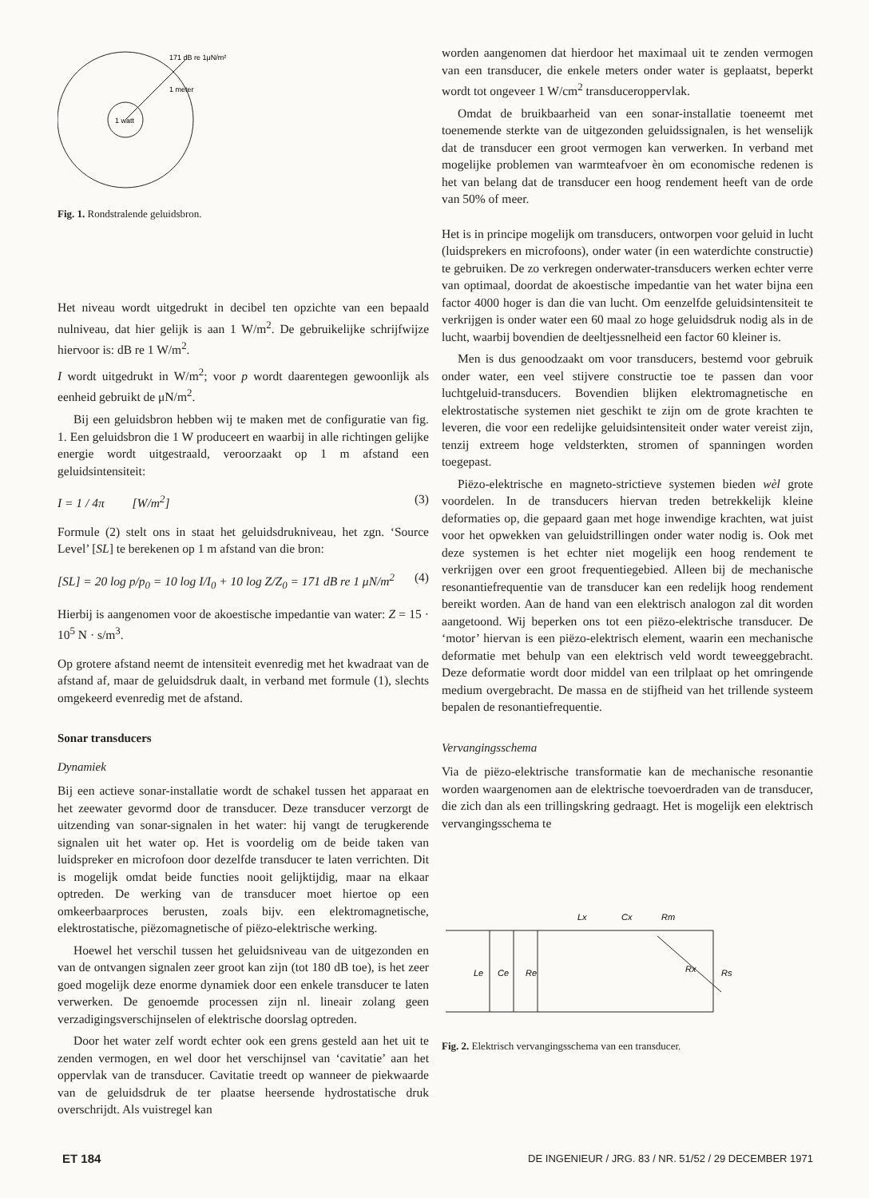1 watt
1 meter
171 dB re 1μN/m²
Fig. 1. Rondstralende geluidsbron.
Het niveau wordt uitgedrukt in decibel ten opzichte van een bepaald nulniveau, dat hier gelijk is aan 1 W/m<sup>2</sup>. De gebruikelijke schrijfwijze hiervoor is: dB re 1 W/m<sup>2</sup>.
I wordt uitgedrukt in W/m<sup>2</sup>; voor p wordt daarentegen gewoonlijk als eenheid gebruikt de μN/m<sup>2</sup>.
Bij een geluidsbron hebben wij te maken met de configuratie van fig. 1. Een geluidsbron die 1 W produceert en waarbij in alle richtingen gelijke energie wordt uitgestraald, veroorzaakt op 1 m afstand een geluidsintensiteit:
I = 1 / 4π [W/m<sup>2</sup>] (3)
Formule (2) stelt ons in staat het geluidsdrukniveau, het zgn. ‘Source Level’ [SL] te berekenen op 1 m afstand van die bron:
[SL] = 20 log p/p<sub>0</sub> = 10 log I/I<sub>0</sub> + 10 log Z/Z<sub>0</sub> = 171 dB re 1 μN/m<sup>2</sup> (4)
Hierbij is aangenomen voor de akoestische impedantie van water: Z = 15 · 10<sup>5</sup> N · s/m<sup>3</sup>.
Op grotere afstand neemt de intensiteit evenredig met het kwadraat van de afstand af, maar de geluidsdruk daalt, in verband met formule (1), slechts omgekeerd evenredig met de afstand.
Sonar transducers
Dynamiek
Bij een actieve sonar-installatie wordt de schakel tussen het apparaat en het zeewater gevormd door de transducer. Deze transducer verzorgt de uitzending van sonar-signalen in het water: hij vangt de terugkerende signalen uit het water op. Het is voordelig om de beide taken van luidspreker en microfoon door dezelfde transducer te laten verrichten. Dit is mogelijk omdat beide functies nooit gelijktijdig, maar na elkaar optreden. De werking van de transducer moet hiertoe op een omkeerbaarproces berusten, zoals bijv. een elektromagnetische, elektrostatische, piëzomagnetische of piëzo-elektrische werking.
Hoewel het verschil tussen het geluidsniveau van de uitgezonden en van de ontvangen signalen zeer groot kan zijn (tot 180 dB toe), is het zeer goed mogelijk deze enorme dynamiek door een enkele transducer te laten verwerken. De genoemde processen zijn nl. lineair zolang geen verzadigingsverschijnselen of elektrische doorslag optreden.
Door het water zelf wordt echter ook een grens gesteld aan het uit te zenden vermogen, en wel door het verschijnsel van ‘cavitatie’ aan het oppervlak van de transducer. Cavitatie treedt op wanneer de piekwaarde van de geluidsdruk de ter plaatse heersende hydrostatische druk overschrijdt. Als vuistregel kan
worden aangenomen dat hierdoor het maximaal uit te zenden vermogen van een transducer, die enkele meters onder water is geplaatst, beperkt wordt tot ongeveer 1 W/cm<sup>2</sup> transduceroppervlak.
Omdat de bruikbaarheid van een sonar-installatie toeneemt met toenemende sterkte van de uitgezonden geluidssignalen, is het wenselijk dat de transducer een groot vermogen kan verwerken. In verband met mogelijke problemen van warmteafvoer èn om economische redenen is het van belang dat de transducer een hoog rendement heeft van de orde van 50% of meer.
Het is in principe mogelijk om transducers, ontworpen voor geluid in lucht (luidsprekers en microfoons), onder water (in een waterdichte constructie) te gebruiken. De zo verkregen onderwater-transducers werken echter verre van optimaal, doordat de akoestische impedantie van het water bijna een factor 4000 hoger is dan die van lucht. Om eenzelfde geluidsintensiteit te verkrijgen is onder water een 60 maal zo hoge geluidsdruk nodig als in de lucht, waarbij bovendien de deeltjessnelheid een factor 60 kleiner is.
Men is dus genoodzaakt om voor transducers, bestemd voor gebruik onder water, een veel stijvere constructie toe te passen dan voor luchtgeluid-transducers. Bovendien blijken elektromagnetische en elektrostatische systemen niet geschikt te zijn om de grote krachten te leveren, die voor een redelijke geluidsintensiteit onder water vereist zijn, tenzij extreem hoge veldsterkten, stromen of spanningen worden toegepast.
Piëzo-elektrische en magneto-strictieve systemen bieden wèl grote voordelen. In de transducers hiervan treden betrekkelijk kleine deformaties op, die gepaard gaan met hoge inwendige krachten, wat juist voor het opwekken van geluidstrillingen onder water nodig is. Ook met deze systemen is het echter niet mogelijk een hoog rendement te verkrijgen over een groot frequentiegebied. Alleen bij de mechanische resonantiefrequentie van de transducer kan een redelijk hoog rendement bereikt worden. Aan de hand van een elektrisch analogon zal dit worden aangetoond. Wij beperken ons tot een piëzo-elektrische transducer. De ‘motor’ hiervan is een piëzo-elektrisch element, waarin een mechanische deformatie met behulp van een elektrisch veld wordt teweeggebracht. Deze deformatie wordt door middel van een trilplaat op het omringende medium overgebracht. De massa en de stijfheid van het trillende systeem bepalen de resonantiefrequentie.
Vervangingsschema
Via de piëzo-elektrische transformatie kan de mechanische resonantie worden waargenomen aan de elektrische toevoerdraden van de transducer, die zich dan als een trillingskring gedraagt. Het is mogelijk een elektrisch vervangingsschema te
Le
Ce
Re
Lx
Cx
Rm
Rx
Rs
Fig. 2. Elektrisch vervangingsschema van een transducer.
ET 184 DE INGENIEUR / JRG. 83 / NR. 51/52 / 29 DECEMBER 1971